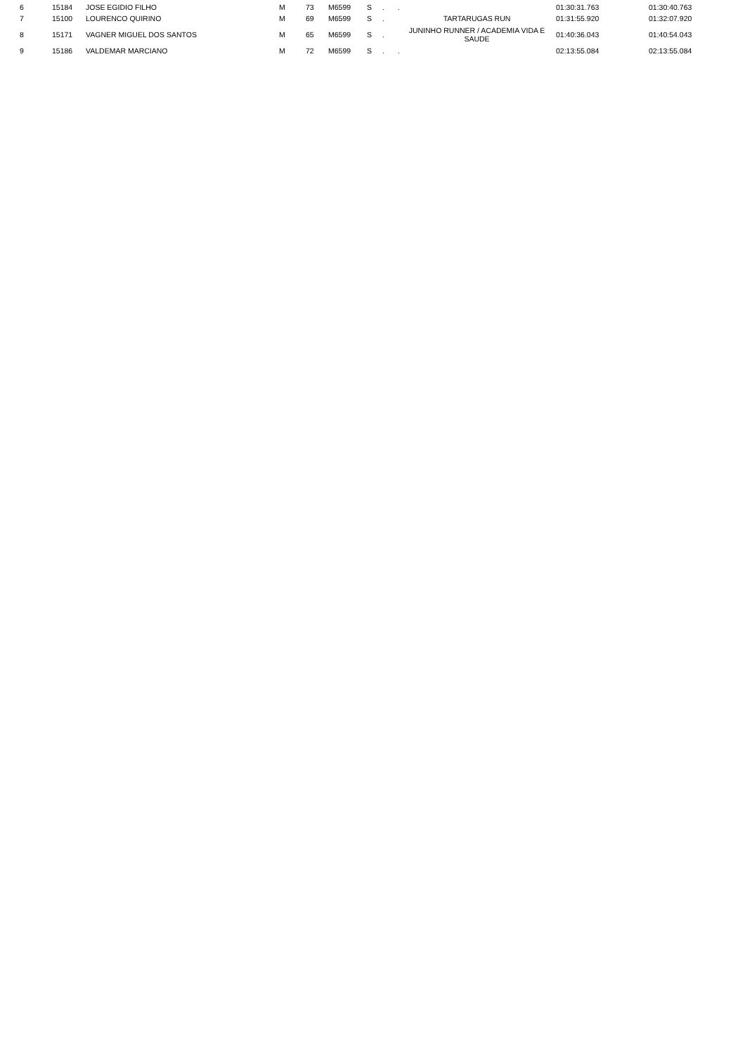| 6 | 15184 | JOSE EGIDIO FILHO | M | 73 | M6599 | S | . | . | 01:30:31.763 | 01:30:40.763 |
| 7 | 15100 | LOURENCO QUIRINO | M | 69 | M6599 | S | . | TARTARUGAS RUN | 01:31:55.920 | 01:32:07.920 |
| 8 | 15171 | VAGNER MIGUEL DOS SANTOS | M | 65 | M6599 | S | . | JUNINHO RUNNER / ACADEMIA VIDA E SAUDE | 01:40:36.043 | 01:40:54.043 |
| 9 | 15186 | VALDEMAR MARCIANO | M | 72 | M6599 | S | . | . | 02:13:55.084 | 02:13:55.084 |